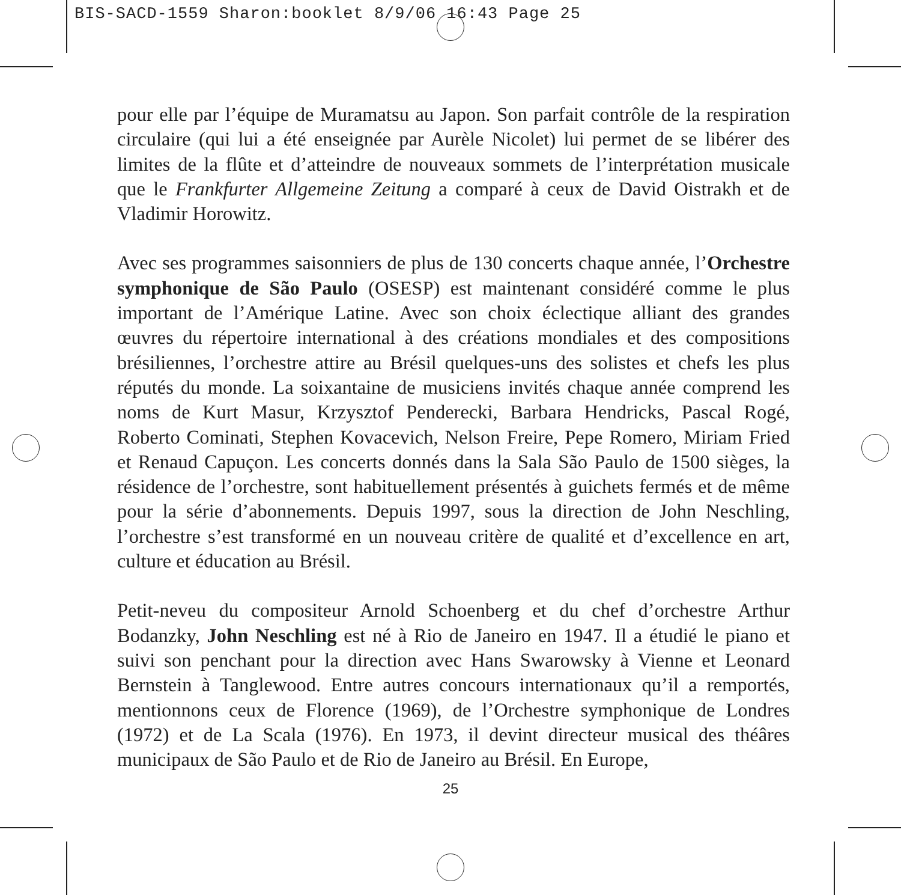BIS-SACD-1559 Sharon:booklet 8/9/06 16:43 Page 25
pour elle par l’équipe de Muramatsu au Japon. Son parfait contrôle de la respi­ration circulaire (qui lui a été enseignée par Aurèle Nicolet) lui permet de se libérer des limites de la flûte et d’atteindre de nouveaux sommets de l’inter­prétation musicale que le Frankfurter Allgemeine Zeitung a comparé à ceux de David Oistrakh et de Vladimir Horowitz.
Avec ses programmes saisonniers de plus de 130 concerts chaque année, l’Or­chestre symphonique de São Paulo (OSESP) est maintenant considéré comme le plus important de l’Amérique Latine. Avec son choix éclectique alliant des grandes œuvres du répertoire international à des créations mondiales et des com­positions brésiliennes, l’orchestre attire au Brésil quelques-uns des solistes et chefs les plus réputés du monde. La soixantaine de musiciens invités chaque année comprend les noms de Kurt Masur, Krzysztof Penderecki, Barbara Hen­dricks, Pascal Rogé, Roberto Cominati, Stephen Kovacevich, Nelson Freire, Pepe Romero, Miriam Fried et Renaud Capuçon. Les concerts donnés dans la Sala São Paulo de 1500 sièges, la résidence de l’orchestre, sont habituellement pré­sentés à guichets fermés et de même pour la série d’abonnements. Depuis 1997, sous la direction de John Neschling, l’orchestre s’est transformé en un nouveau critère de qualité et d’excellence en art, culture et éducation au Brésil.
Petit-neveu du compositeur Arnold Schoenberg et du chef d’orchestre Arthur Bodanzky, John Neschling est né à Rio de Janeiro en 1947. Il a étudié le piano et suivi son penchant pour la direction avec Hans Swarowsky à Vienne et Leo­nard Bernstein à Tanglewood. Entre autres concours internationaux qu’il a remportés, mentionnons ceux de Florence (1969), de l’Orchestre symphonique de Londres (1972) et de La Scala (1976). En 1973, il devint directeur musical des théâres municipaux de São Paulo et de Rio de Janeiro au Brésil. En Europe,
25